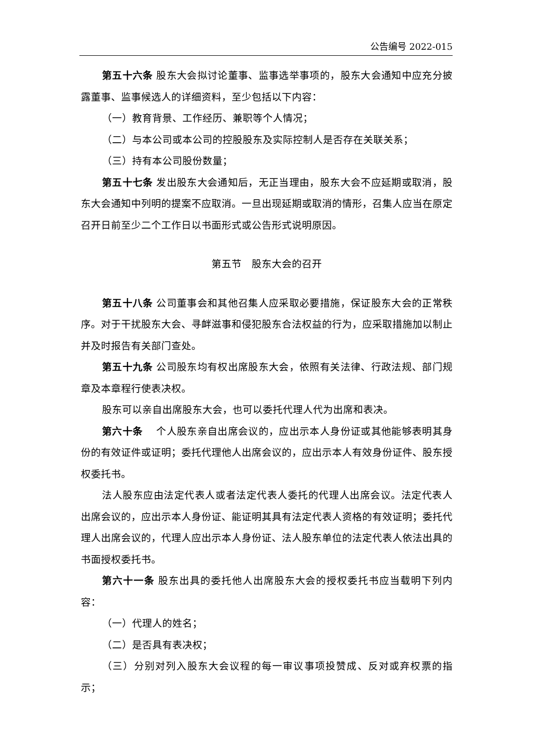公告编号 2022-015
第五十六条 股东大会拟讨论董事、监事选举事项的，股东大会通知中应充分披露董事、监事候选人的详细资料，至少包括以下内容：
（一）教育背景、工作经历、兼职等个人情况；
（二）与本公司或本公司的控股股东及实际控制人是否存在关联关系；
（三）持有本公司股份数量；
第五十七条 发出股东大会通知后，无正当理由，股东大会不应延期或取消，股东大会通知中列明的提案不应取消。一旦出现延期或取消的情形，召集人应当在原定召开日前至少二个工作日以书面形式或公告形式说明原因。
第五节　股东大会的召开
第五十八条 公司董事会和其他召集人应采取必要措施，保证股东大会的正常秩序。对于干扰股东大会、寻衅滋事和侵犯股东合法权益的行为，应采取措施加以制止并及时报告有关部门查处。
第五十九条 公司股东均有权出席股东大会，依照有关法律、行政法规、部门规章及本章程行使表决权。
股东可以亲自出席股东大会，也可以委托代理人代为出席和表决。
第六十条　 个人股东亲自出席会议的，应出示本人身份证或其他能够表明其身份的有效证件或证明；委托代理他人出席会议的，应出示本人有效身份证件、股东授权委托书。
法人股东应由法定代表人或者法定代表人委托的代理人出席会议。法定代表人出席会议的，应出示本人身份证、能证明其具有法定代表人资格的有效证明；委托代理人出席会议的，代理人应出示本人身份证、法人股东单位的法定代表人依法出具的书面授权委托书。
第六十一条 股东出具的委托他人出席股东大会的授权委托书应当载明下列内容：
（一）代理人的姓名；
（二）是否具有表决权；
（三）分别对列入股东大会议程的每一审议事项投赞成、反对或弃权票的指示；